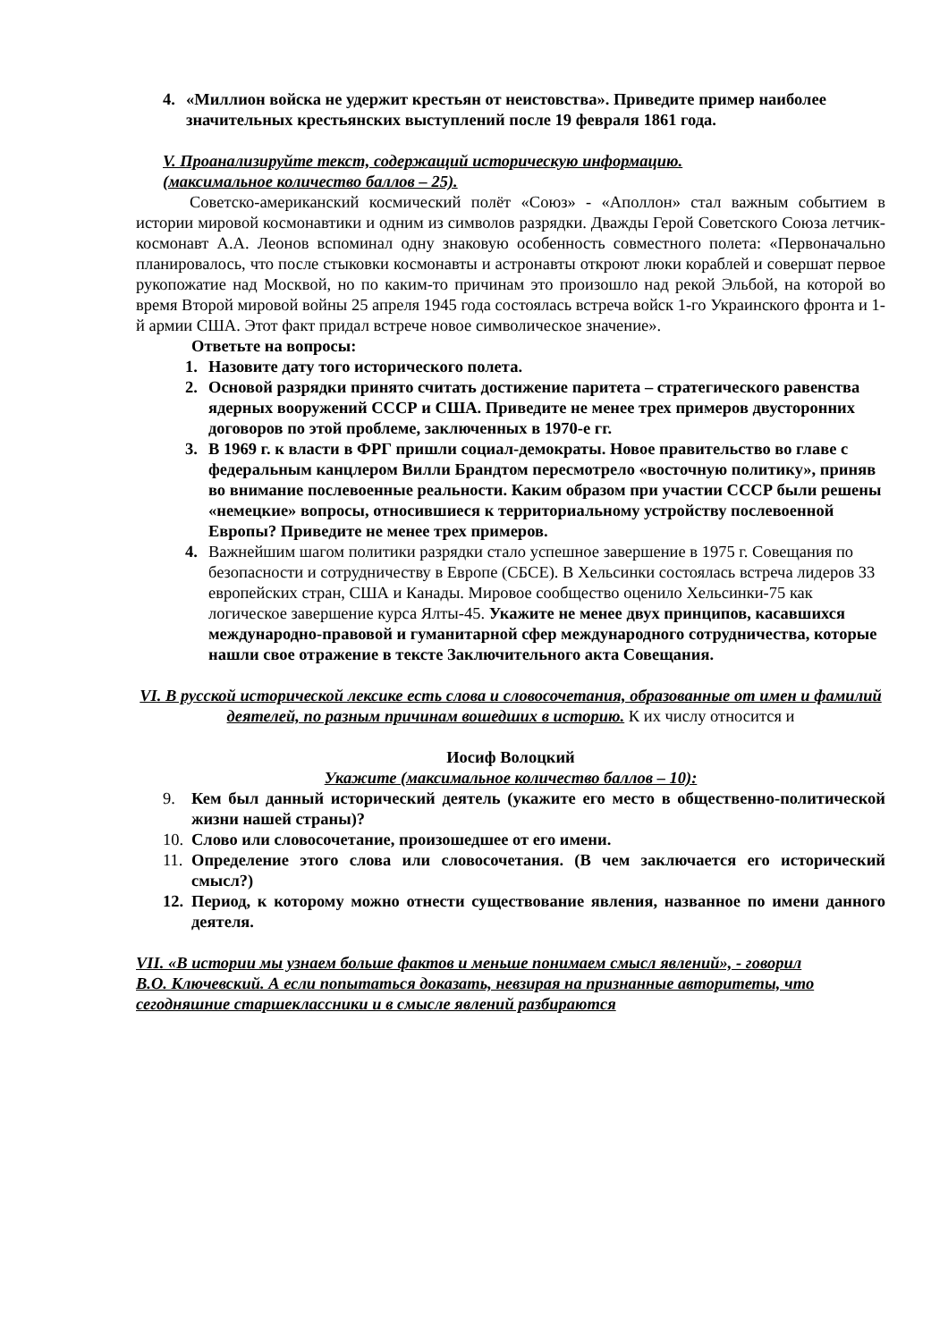4. «Миллион войска не удержит крестьян от неистовства». Приведите пример наиболее значительных крестьянских выступлений после 19 февраля 1861 года.
V. Проанализируйте текст, содержащий историческую информацию.
(максимальное количество баллов – 25).
Советско-американский космический полёт «Союз» - «Аполлон» стал важным событием в истории мировой космонавтики и одним из символов разрядки. Дважды Герой Советского Союза летчик-космонавт А.А. Леонов вспоминал одну знаковую особенность совместного полета: «Первоначально планировалось, что после стыковки космонавты и астронавты откроют люки кораблей и совершат первое рукопожатие над Москвой, но по каким-то причинам это произошло над рекой Эльбой, на которой во время Второй мировой войны 25 апреля 1945 года состоялась встреча войск 1-го Украинского фронта и 1-й армии США. Этот факт придал встрече новое символическое значение».
Ответьте на вопросы:
1. Назовите дату того исторического полета.
2. Основой разрядки принято считать достижение паритета – стратегического равенства ядерных вооружений СССР и США. Приведите не менее трех примеров двусторонних договоров по этой проблеме, заключенных в 1970-е гг.
3. В 1969 г. к власти в ФРГ пришли социал-демократы. Новое правительство во главе с федеральным канцлером Вилли Брандтом пересмотрело «восточную политику», приняв во внимание послевоенные реальности. Каким образом при участии СССР были решены «немецкие» вопросы, относившиеся к территориальному устройству послевоенной Европы? Приведите не менее трех примеров.
4. Важнейшим шагом политики разрядки стало успешное завершение в 1975 г. Совещания по безопасности и сотрудничеству в Европе (СБСЕ). В Хельсинки состоялась встреча лидеров 33 европейских стран, США и Канады. Мировое сообщество оценило Хельсинки-75 как логическое завершение курса Ялты-45. Укажите не менее двух принципов, касавшихся международно-правовой и гуманитарной сфер международного сотрудничества, которые нашли свое отражение в тексте Заключительного акта Совещания.
VI. В русской исторической лексике есть слова и словосочетания, образованные от имен и фамилий деятелей, по разным причинам вошедших в историю. К их числу относится и
Иосиф Волоцкий
Укажите (максимальное количество баллов – 10):
9. Кем был данный исторический деятель (укажите его место в общественно-политической жизни нашей страны)?
10. Слово или словосочетание, произошедшее от его имени.
11. Определение этого слова или словосочетания. (В чем заключается его исторический смысл?)
12. Период, к которому можно отнести существование явления, названное по имени данного деятеля.
VII. «В истории мы узнаем больше фактов и меньше понимаем смысл явлений», - говорил
В.О. Ключевский. А если попытаться доказать, невзирая на признанные авторитеты, что сегодняшние старшеклассники и в смысле явлений разбираются